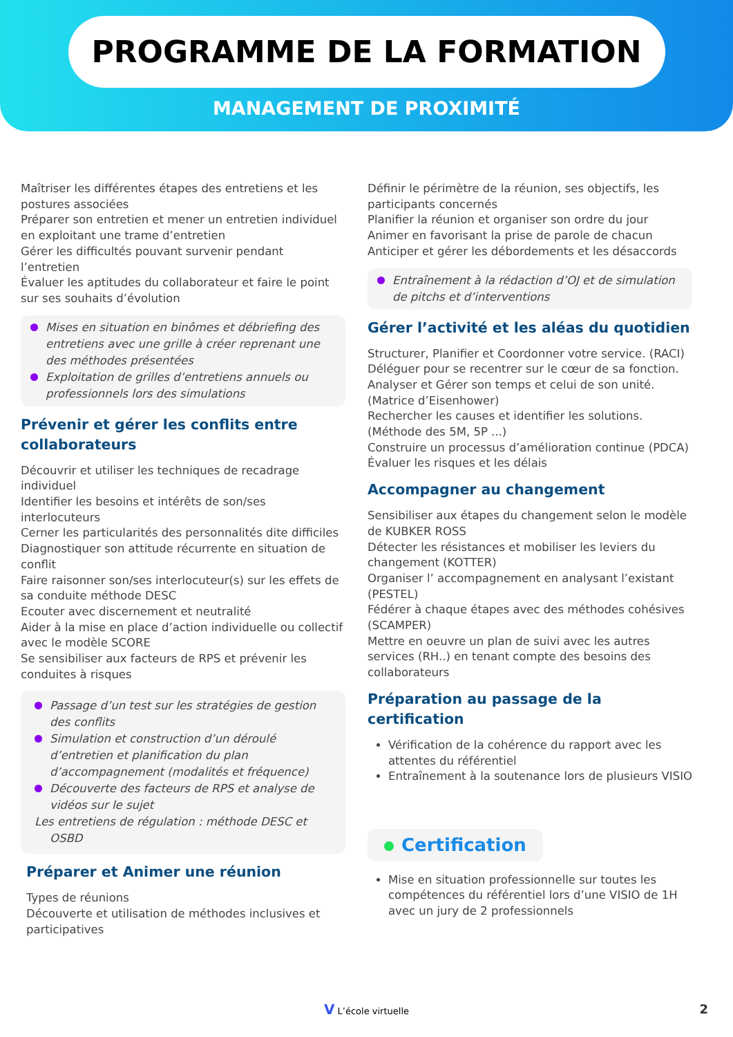PROGRAMME DE LA FORMATION
MANAGEMENT DE PROXIMITÉ
Maîtriser les différentes étapes des entretiens et les postures associées
Préparer son entretien et mener un entretien individuel en exploitant une trame d’entretien
Gérer les difficultés pouvant survenir pendant l’entretien
Évaluer les aptitudes du collaborateur et faire le point sur ses souhaits d’évolution
Mises en situation en binômes et débriefing des entretiens avec une grille à créer reprenant une des méthodes présentées
Exploitation de grilles d’entretiens annuels ou professionnels lors des simulations
Prévenir et gérer les conflits entre collaborateurs
Découvrir et utiliser les techniques de recadrage individuel
Identifier les besoins et intérêts de son/ses interlocuteurs
Cerner les particularités des personnalités dite difficiles
Diagnostiquer son attitude récurrente en situation de conflit
Faire raisonner son/ses interlocuteur(s) sur les effets de sa conduite méthode DESC
Ecouter avec discernement et neutralité
Aider à la mise en place d’action individuelle ou collectif avec le modèle SCORE
Se sensibiliser aux facteurs de RPS et prévenir les conduites à risques
Passage d’un test sur les stratégies de gestion des conflits
Simulation et construction d’un déroulé d’entretien et planification du plan d’accompagnement (modalités et fréquence)
Découverte des facteurs de RPS et analyse de vidéos sur le sujet
Les entretiens de régulation : méthode DESC et OSBD
Préparer et Animer une réunion
Types de réunions
Découverte et utilisation de méthodes inclusives et participatives
Définir le périmètre de la réunion, ses objectifs, les participants concernés
Planifier la réunion et organiser son ordre du jour
Animer en favorisant la prise de parole de chacun
Anticiper et gérer les débordements et les désaccords
Entraînement à la rédaction d’OJ et de simulation de pitchs et d’interventions
Gérer l’activité et les aléas du quotidien
Structurer, Planifier et Coordonner votre service. (RACI)
Déléguer pour se recentrer sur le cœur de sa fonction.
Analyser et Gérer son temps et celui de son unité.(Matrice d’Eisenhower)
Rechercher les causes et identifier les solutions.(Méthode des 5M, 5P ...)
Construire un processus d’amélioration continue (PDCA)
Évaluer les risques et les délais
Accompagner au changement
Sensibiliser aux étapes du changement selon le modèle de KUBKER ROSS
Détecter les résistances et mobiliser les leviers du changement (KOTTER)
Organiser l’ accompagnement en analysant l’existant (PESTEL)
Fédérer à chaque étapes avec des méthodes cohésives (SCAMPER)
Mettre en oeuvre un plan de suivi avec les autres services (RH..) en tenant compte des besoins des collaborateurs
Préparation au passage de la certification
Vérification de la cohérence du rapport avec les attentes du référentiel
Entraînement à la soutenance lors de plusieurs VISIO
Certification
Mise en situation professionnelle sur toutes les compétences du référentiel lors d’une VISIO de 1H avec un jury de 2 professionnels
V L’école virtuelle 2